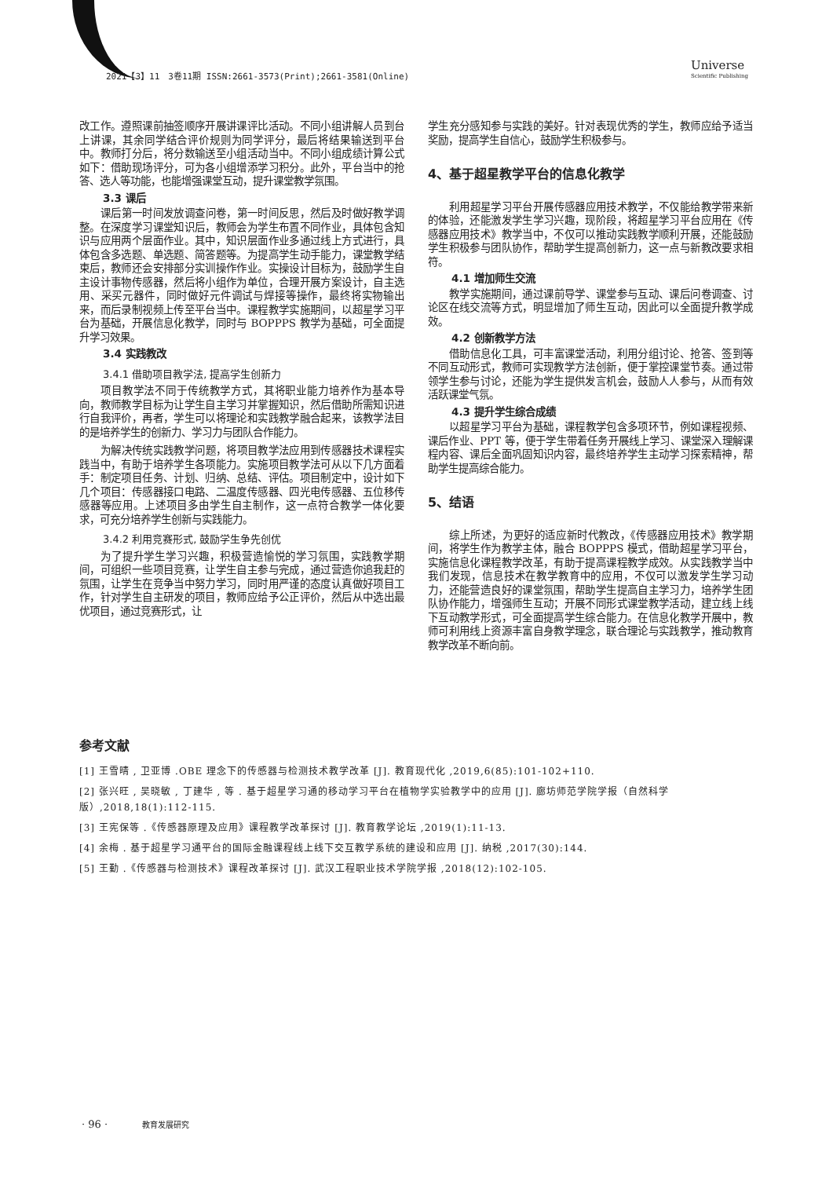2021【3】11　3卷11期 ISSN:2661-3573(Print);2661-3581(Online)
Universe
Scientific Publishing
改工作。遵照课前抽签顺序开展讲课评比活动。不同小组讲解人员到台上讲课，其余同学结合评价规则为同学评分，最后将结果输送到平台中。教师打分后，将分数输送至小组活动当中。不同小组成绩计算公式如下：借助现场评分，可为各小组增添学习积分。此外，平台当中的抢答、选人等功能，也能增强课堂互动，提升课堂教学氛围。
3.3 课后
课后第一时间发放调查问卷，第一时间反思，然后及时做好教学调整。在深度学习课堂知识后，教师会为学生布置不同作业，具体包含知识与应用两个层面作业。其中，知识层面作业多通过线上方式进行，具体包含多选题、单选题、简答题等。为提高学生动手能力，课堂教学结束后，教师还会安排部分实训操作作业。实操设计目标为，鼓励学生自主设计事物传感器，然后将小组作为单位，合理开展方案设计，自主选用、采买元器件，同时做好元件调试与焊接等操作，最终将实物输出来，而后录制视频上传至平台当中。课程教学实施期间，以超星学习平台为基础，开展信息化教学，同时与 BOPPPS 教学为基础，可全面提升学习效果。
3.4 实践教改
3.4.1 借助项目教学法, 提高学生创新力
项目教学法不同于传统教学方式，其将职业能力培养作为基本导向，教师教学目标为让学生自主学习并掌握知识，然后借助所需知识进行自我评价，再者，学生可以将理论和实践教学融合起来，该教学法目的是培养学生的创新力、学习力与团队合作能力。
为解决传统实践教学问题，将项目教学法应用到传感器技术课程实践当中，有助于培养学生各项能力。实施项目教学法可从以下几方面着手：制定项目任务、计划、归纳、总结、评估。项目制定中，设计如下几个项目：传感器接口电路、二温度传感器、四光电传感器、五位移传感器等应用。上述项目多由学生自主制作，这一点符合教学一体化要求，可充分培养学生创新与实践能力。
3.4.2 利用竞赛形式, 鼓励学生争先创优
为了提升学生学习兴趣，积极营造愉悦的学习氛围，实践教学期间，可组织一些项目竞赛，让学生自主参与完成，通过营造你追我赶的氛围，让学生在竞争当中努力学习，同时用严谨的态度认真做好项目工作，针对学生自主研发的项目，教师应给予公正评价，然后从中选出最优项目，通过竞赛形式，让
学生充分感知参与实践的美好。针对表现优秀的学生，教师应给予适当奖励，提高学生自信心，鼓励学生积极参与。
4、基于超星教学平台的信息化教学
利用超星学习平台开展传感器应用技术教学，不仅能给教学带来新的体验，还能激发学生学习兴趣，现阶段，将超星学习平台应用在《传感器应用技术》教学当中，不仅可以推动实践教学顺利开展，还能鼓励学生积极参与团队协作，帮助学生提高创新力，这一点与新教改要求相符。
4.1 增加师生交流
教学实施期间，通过课前导学、课堂参与互动、课后问卷调查、讨论区在线交流等方式，明显增加了师生互动，因此可以全面提升教学成效。
4.2 创新教学方法
借助信息化工具，可丰富课堂活动，利用分组讨论、抢答、签到等不同互动形式，教师可实现教学方法创新，便于掌控课堂节奏。通过带领学生参与讨论，还能为学生提供发言机会，鼓励人人参与，从而有效活跃课堂气氛。
4.3 提升学生综合成绩
以超星学习平台为基础，课程教学包含多项环节，例如课程视频、课后作业、PPT 等，便于学生带着任务开展线上学习、课堂深入理解课程内容、课后全面巩固知识内容，最终培养学生主动学习探索精神，帮助学生提高综合能力。
5、结语
综上所述，为更好的适应新时代教改，《传感器应用技术》教学期间，将学生作为教学主体，融合 BOPPPS 模式，借助超星学习平台，实施信息化课程教学改革，有助于提高课程教学成效。从实践教学当中我们发现，信息技术在教学教育中的应用，不仅可以激发学生学习动力，还能营造良好的课堂氛围，帮助学生提高自主学习力，培养学生团队协作能力，增强师生互动；开展不同形式课堂教学活动，建立线上线下互动教学形式，可全面提高学生综合能力。在信息化教学开展中，教师可利用线上资源丰富自身教学理念，联合理论与实践教学，推动教育教学改革不断向前。
参考文献
[1] 王雪晴 , 卫亚博 .OBE 理念下的传感器与检测技术教学改革 [J]. 教育现代化 ,2019,6(85):101-102+110.
[2] 张兴旺 , 吴晓敏 , 丁建华 , 等 . 基于超星学习通的移动学习平台在植物学实验教学中的应用 [J]. 廊坊师范学院学报（自然科学版）,2018,18(1):112-115.
[3] 王宪保等 .《传感器原理及应用》课程教学改革探讨 [J]. 教育教学论坛 ,2019(1):11-13.
[4] 余梅 . 基于超星学习通平台的国际金融课程线上线下交互教学系统的建设和应用 [J]. 纳税 ,2017(30):144.
[5] 王勤 .《传感器与检测技术》课程改革探讨 [J]. 武汉工程职业技术学院学报 ,2018(12):102-105.
· 96 · 教育发展研究